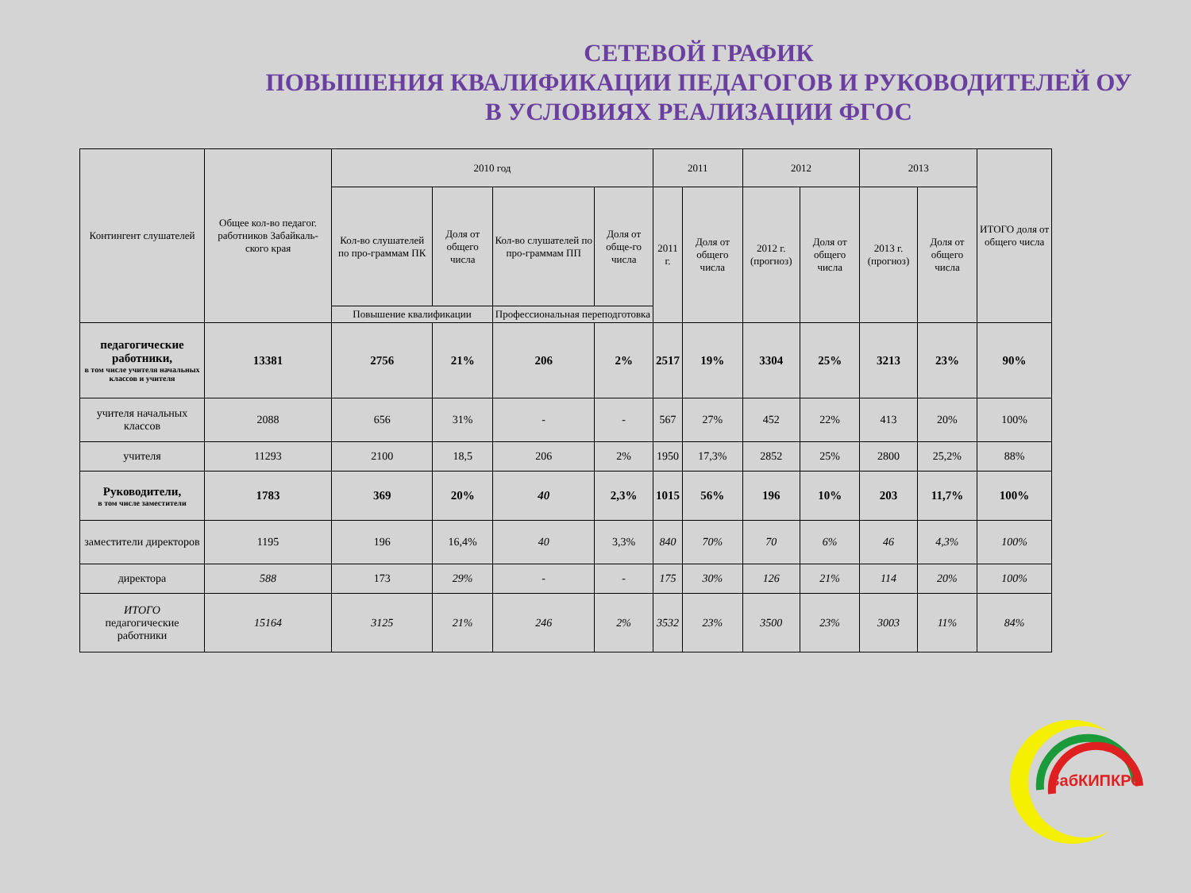СЕТЕВОЙ ГРАФИК
ПОВЫШЕНИЯ КВАЛИФИКАЦИИ ПЕДАГОГОВ И РУКОВОДИТЕЛЕЙ ОУ
В УСЛОВИЯХ РЕАЛИЗАЦИИ ФГОС
| Контингент слушателей | Общее кол-во педагог. работников Забайкаль-ского края | 2010 год | | | | 2011 | | 2012 | | 2013 | | ИТОГО доля от общего числа |
| --- | --- | --- | --- | --- | --- | --- | --- | --- | --- | --- | --- | --- |
| | | Кол-во слушателей по про-граммам ПК | Доля от общего числа | Кол-во слушателей по про-граммам ПП | Доля от обще-го числа | 2011 г. | Доля от общего числа | 2012 г. (прогноз) | Доля от общего числа | 2013 г. (прогноз) | Доля от общего числа | |
| | | Повышение квалификации | | Профессиональная переподготовка | | | | | | | | |
| педагогические работники, в том числе учителя начальных классов и учителя | 13381 | 2756 | 21% | 206 | 2% | 2517 | 19% | 3304 | 25% | 3213 | 23% | 90% |
| учителя начальных классов | 2088 | 656 | 31% | - | - | 567 | 27% | 452 | 22% | 413 | 20% | 100% |
| учителя | 11293 | 2100 | 18,5 | 206 | 2% | 1950 | 17,3% | 2852 | 25% | 2800 | 25,2% | 88% |
| Руководители, в том числе заместители | 1783 | 369 | 20% | 40 | 2,3% | 1015 | 56% | 196 | 10% | 203 | 11,7% | 100% |
| заместители директоров | 1195 | 196 | 16,4% | 40 | 3,3% | 840 | 70% | 70 | 6% | 46 | 4,3% | 100% |
| директора | 588 | 173 | 29% | - | - | 175 | 30% | 126 | 21% | 114 | 20% | 100% |
| ИТОГО педагогические работники | 15164 | 3125 | 21% | 246 | 2% | 3532 | 23% | 3500 | 23% | 3003 | 11% | 84% |
ЗабКИПКРО